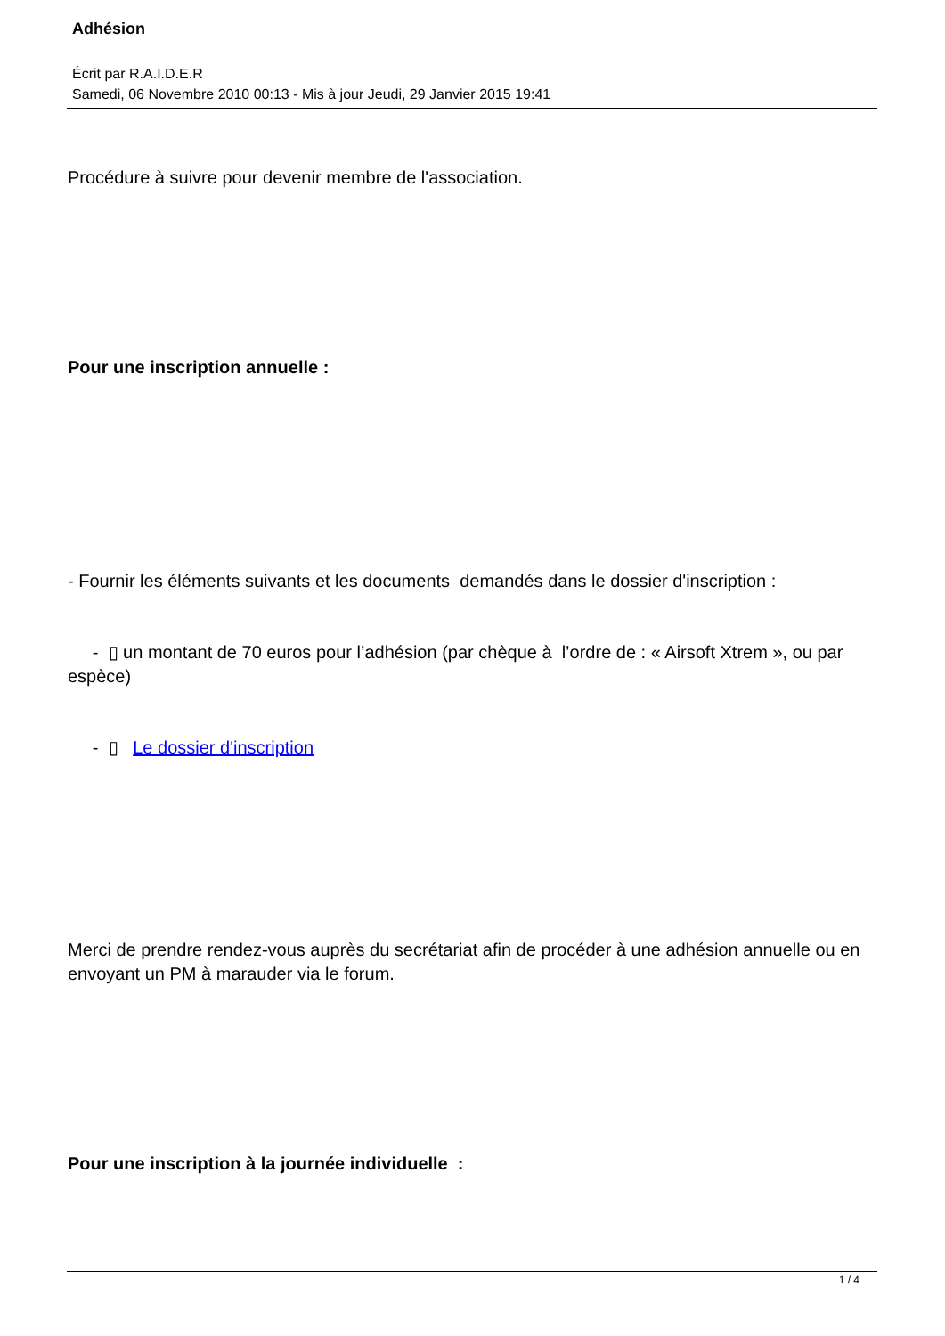Adhésion
Écrit par R.A.I.D.E.R
Samedi, 06 Novembre 2010 00:13 - Mis à jour Jeudi, 29 Janvier 2015 19:41
Procédure à suivre pour devenir membre de l'association.
Pour une inscription annuelle :
- Fournir les éléments suivants et les documents demandés dans le dossier d'inscription :
- ▯ un montant de 70 euros pour l’adhésion (par chèque à l’ordre de : « Airsoft Xtrem », ou par espèce)
- ▯ Le dossier d'inscription
Merci de prendre rendez-vous auprès du secrétariat afin de procéder à une adhésion annuelle ou en envoyant un PM à marauder via le forum.
Pour une inscription à la journée individuelle :
1 / 4